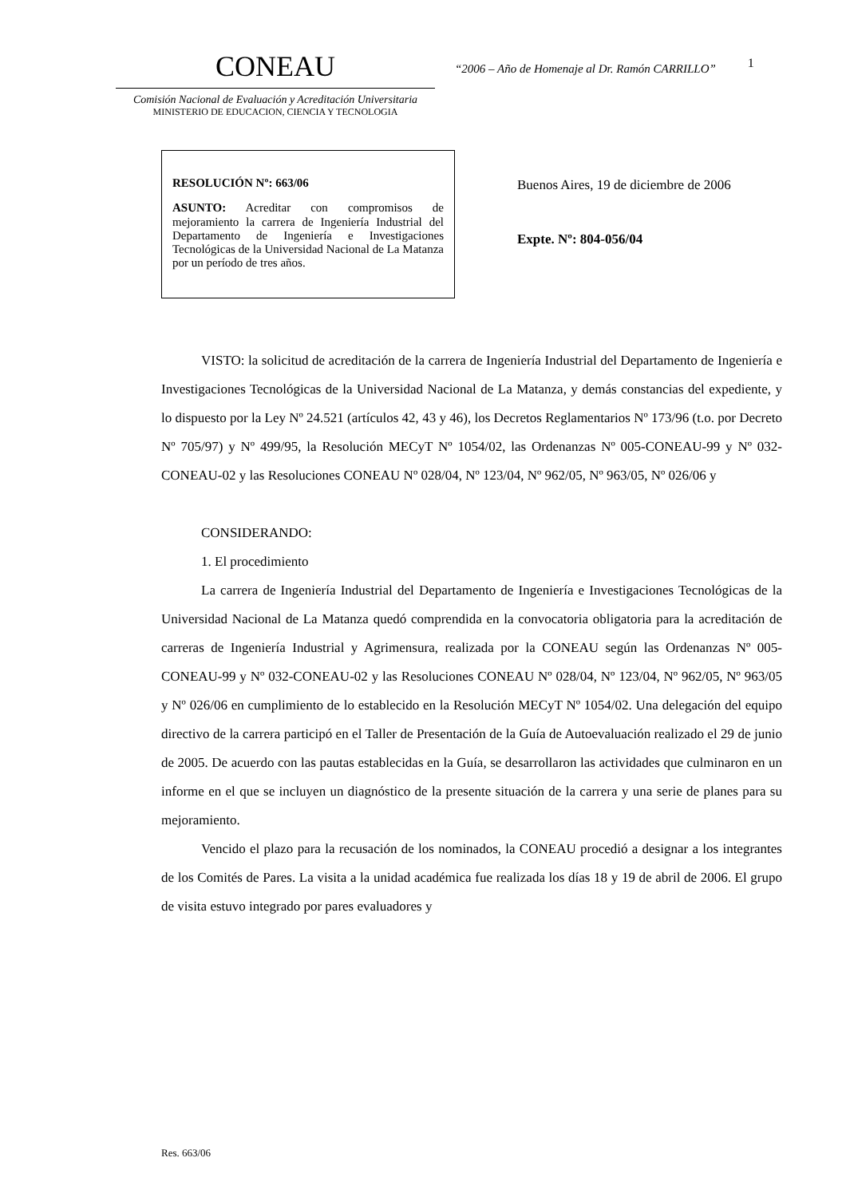CONEAU
Comisión Nacional de Evaluación y Acreditación Universitaria
MINISTERIO DE EDUCACION, CIENCIA Y TECNOLOGIA
“2006 – Año de Homenaje al Dr. Ramón CARRILLO”
1
RESOLUCIÓN Nº: 663/06
ASUNTO: Acreditar con compromisos de mejoramiento la carrera de Ingeniería Industrial del Departamento de Ingeniería e Investigaciones Tecnológicas de la Universidad Nacional de La Matanza por un período de tres años.
Buenos Aires, 19 de diciembre de 2006
Expte. Nº: 804-056/04
VISTO: la solicitud de acreditación de la carrera de Ingeniería Industrial del Departamento de Ingeniería e Investigaciones Tecnológicas de la Universidad Nacional de La Matanza, y demás constancias del expediente, y lo dispuesto por la Ley Nº 24.521 (artículos 42, 43 y 46), los Decretos Reglamentarios Nº 173/96 (t.o. por Decreto Nº 705/97) y Nº 499/95, la Resolución MECyT Nº 1054/02, las Ordenanzas Nº 005-CONEAU-99 y Nº 032-CONEAU-02 y las Resoluciones CONEAU Nº 028/04, Nº 123/04, Nº 962/05, Nº 963/05, Nº 026/06 y
CONSIDERANDO:
1. El procedimiento
La carrera de Ingeniería Industrial del Departamento de Ingeniería e Investigaciones Tecnológicas de la Universidad Nacional de La Matanza quedó comprendida en la convocatoria obligatoria para la acreditación de carreras de Ingeniería Industrial y Agrimensura, realizada por la CONEAU según las Ordenanzas Nº 005-CONEAU-99 y Nº 032-CONEAU-02 y las Resoluciones CONEAU Nº 028/04, Nº 123/04, Nº 962/05, Nº 963/05 y Nº 026/06 en cumplimiento de lo establecido en la Resolución MECyT Nº 1054/02. Una delegación del equipo directivo de la carrera participó en el Taller de Presentación de la Guía de Autoevaluación realizado el 29 de junio de 2005. De acuerdo con las pautas establecidas en la Guía, se desarrollaron las actividades que culminaron en un informe en el que se incluyen un diagnóstico de la presente situación de la carrera y una serie de planes para su mejoramiento.
Vencido el plazo para la recusación de los nominados, la CONEAU procedió a designar a los integrantes de los Comités de Pares. La visita a la unidad académica fue realizada los días 18 y 19 de abril de 2006. El grupo de visita estuvo integrado por pares evaluadores y
Res. 663/06